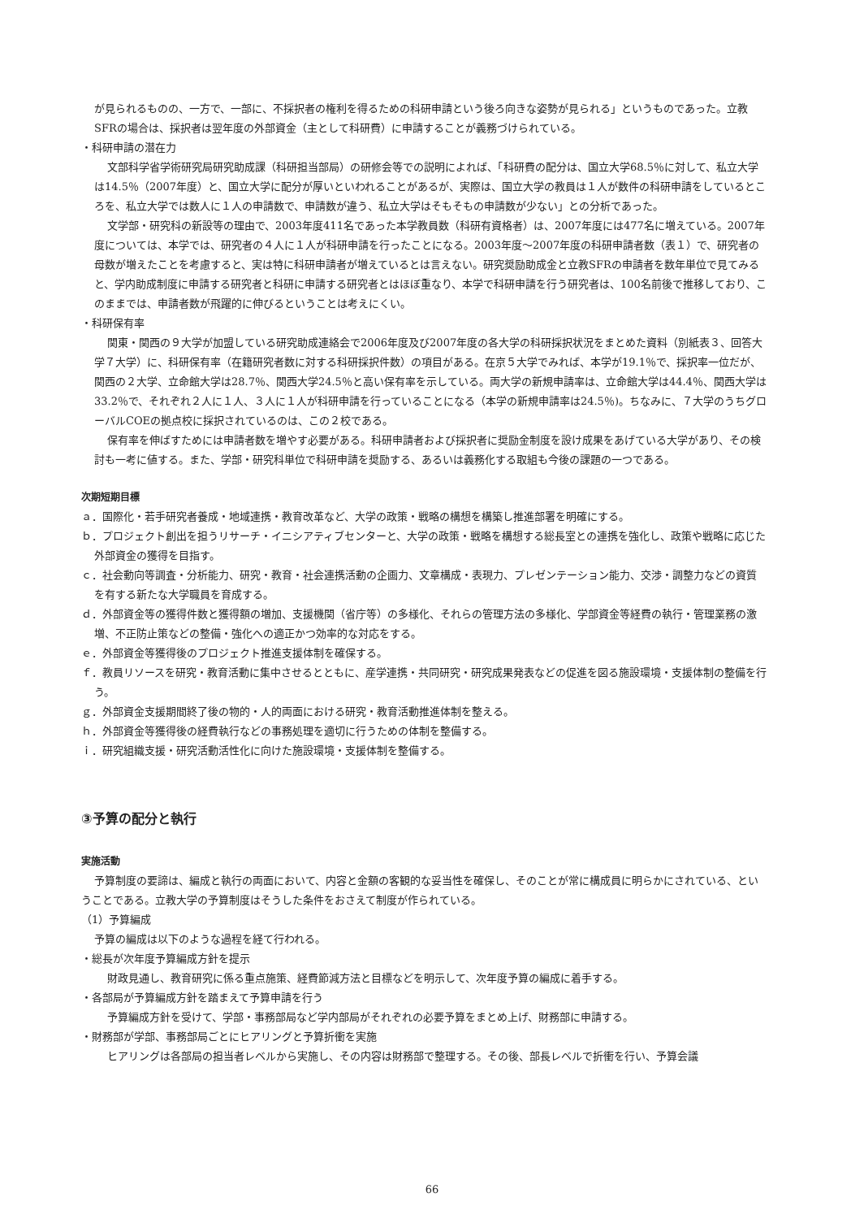が見られるものの、一方で、一部に、不採択者の権利を得るための科研申請という後ろ向きな姿勢が見られる」というものであった。立教SFRの場合は、採択者は翌年度の外部資金（主として科研費）に申請することが義務づけられている。
・科研申請の潜在力
文部科学省学術研究局研究助成課（科研担当部局）の研修会等での説明によれば、「科研費の配分は、国立大学68.5％に対して、私立大学は14.5％（2007年度）と、国立大学に配分が厚いといわれることがあるが、実際は、国立大学の教員は１人が数件の科研申請をしているところを、私立大学では数人に１人の申請数で、申請数が違う、私立大学はそもそもの申請数が少ない」との分析であった。
文学部・研究科の新設等の理由で、2003年度411名であった本学教員数（科研有資格者）は、2007年度には477名に増えている。2007年度については、本学では、研究者の４人に１人が科研申請を行ったことになる。2003年度～2007年度の科研申請者数（表１）で、研究者の母数が増えたことを考慮すると、実は特に科研申請者が増えているとは言えない。研究奨励助成金と立教SFRの申請者を数年単位で見てみると、学内助成制度に申請する研究者と科研に申請する研究者とはほぼ重なり、本学で科研申請を行う研究者は、100名前後で推移しており、このままでは、申請者数が飛躍的に伸びるということは考えにくい。
・科研保有率
関東・関西の９大学が加盟している研究助成連絡会で2006年度及び2007年度の各大学の科研採択状況をまとめた資料（別紙表３、回答大学７大学）に、科研保有率（在籍研究者数に対する科研採択件数）の項目がある。在京５大学でみれば、本学が19.1％で、採択率一位だが、関西の２大学、立命館大学は28.7％、関西大学24.5％と高い保有率を示している。両大学の新規申請率は、立命館大学は44.4％、関西大学は33.2％で、それぞれ２人に１人、３人に１人が科研申請を行っていることになる（本学の新規申請率は24.5％)。ちなみに、７大学のうちグローバルCOEの拠点校に採択されているのは、この２校である。
保有率を伸ばすためには申請者数を増やす必要がある。科研申請者および採択者に奨励金制度を設け成果をあげている大学があり、その検討も一考に値する。また、学部・研究科単位で科研申請を奨励する、あるいは義務化する取組も今後の課題の一つである。
次期短期目標
ａ．国際化・若手研究者養成・地域連携・教育改革など、大学の政策・戦略の構想を構築し推進部署を明確にする。
ｂ．プロジェクト創出を担うリサーチ・イニシアティブセンターと、大学の政策・戦略を構想する総長室との連携を強化し、政策や戦略に応じた外部資金の獲得を目指す。
ｃ．社会動向等調査・分析能力、研究・教育・社会連携活動の企画力、文章構成・表現力、プレゼンテーション能力、交渉・調整力などの資質を有する新たな大学職員を育成する。
ｄ．外部資金等の獲得件数と獲得額の増加、支援機関（省庁等）の多様化、それらの管理方法の多様化、学部資金等経費の執行・管理業務の激増、不正防止策などの整備・強化への適正かつ効率的な対応をする。
ｅ．外部資金等獲得後のプロジェクト推進支援体制を確保する。
ｆ．教員リソースを研究・教育活動に集中させるとともに、産学連携・共同研究・研究成果発表などの促進を図る施設環境・支援体制の整備を行う。
ｇ．外部資金支援期間終了後の物的・人的両面における研究・教育活動推進体制を整える。
ｈ．外部資金等獲得後の経費執行などの事務処理を適切に行うための体制を整備する。
ｉ．研究組織支援・研究活動活性化に向けた施設環境・支援体制を整備する。
③予算の配分と執行
実施活動
予算制度の要諦は、編成と執行の両面において、内容と金額の客観的な妥当性を確保し、そのことが常に構成員に明らかにされている、ということである。立教大学の予算制度はそうした条件をおさえて制度が作られている。
（1）予算編成
予算の編成は以下のような過程を経て行われる。
・総長が次年度予算編成方針を提示
財政見通し、教育研究に係る重点施策、経費節減方法と目標などを明示して、次年度予算の編成に着手する。
・各部局が予算編成方針を踏まえて予算申請を行う
予算編成方針を受けて、学部・事務部局など学内部局がそれぞれの必要予算をまとめ上げ、財務部に申請する。
・財務部が学部、事務部局ごとにヒアリングと予算折衝を実施
ヒアリングは各部局の担当者レベルから実施し、その内容は財務部で整理する。その後、部長レベルで折衝を行い、予算会議
66